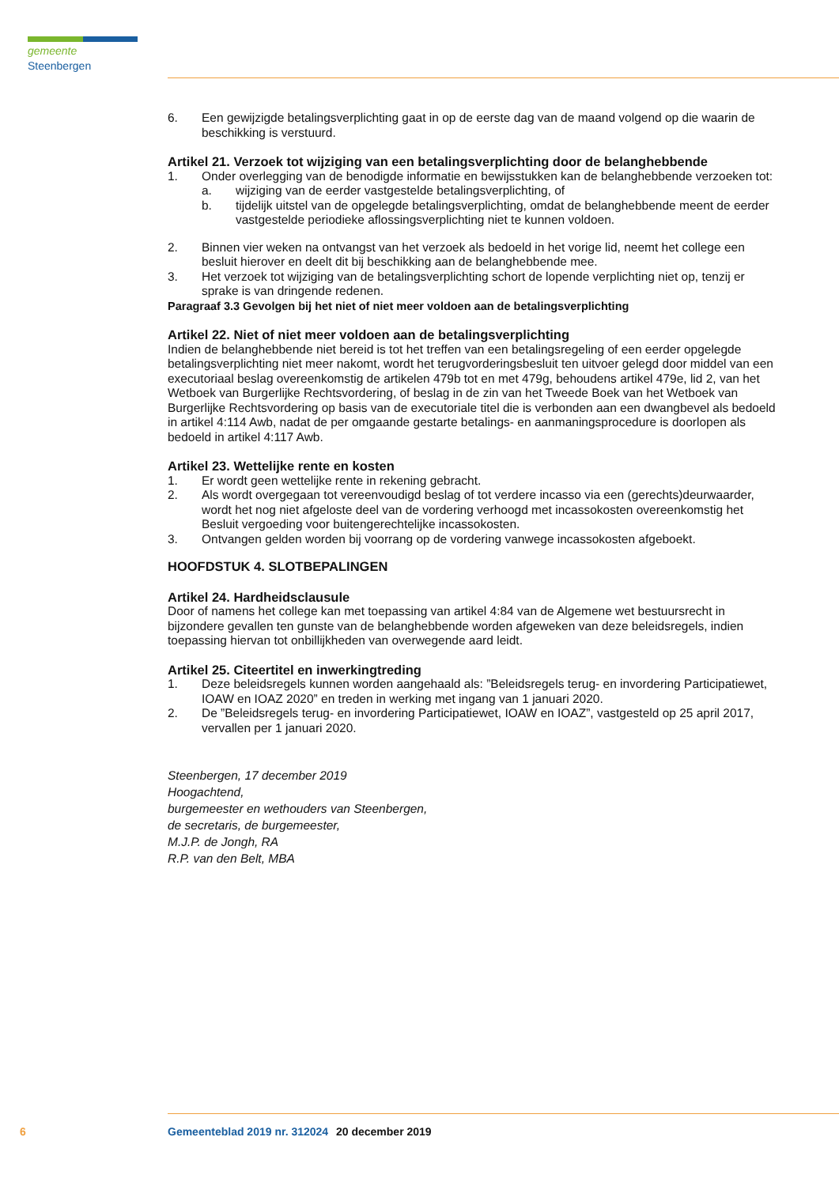gemeente Steenbergen
6. Een gewijzigde betalingsverplichting gaat in op de eerste dag van de maand volgend op die waarin de beschikking is verstuurd.
Artikel 21. Verzoek tot wijziging van een betalingsverplichting door de belanghebbende
1. Onder overlegging van de benodigde informatie en bewijsstukken kan de belanghebbende verzoeken tot:
a. wijziging van de eerder vastgestelde betalingsverplichting, of
b. tijdelijk uitstel van de opgelegde betalingsverplichting, omdat de belanghebbende meent de eerder vastgestelde periodieke aflossingsverplichting niet te kunnen voldoen.
2. Binnen vier weken na ontvangst van het verzoek als bedoeld in het vorige lid, neemt het college een besluit hierover en deelt dit bij beschikking aan de belanghebbende mee.
3. Het verzoek tot wijziging van de betalingsverplichting schort de lopende verplichting niet op, tenzij er sprake is van dringende redenen.
Paragraaf 3.3 Gevolgen bij het niet of niet meer voldoen aan de betalingsverplichting
Artikel 22. Niet of niet meer voldoen aan de betalingsverplichting
Indien de belanghebbende niet bereid is tot het treffen van een betalingsregeling of een eerder opgelegde betalingsverplichting niet meer nakomt, wordt het terugvorderingsbesluit ten uitvoer gelegd door middel van een executoriaal beslag overeenkomstig de artikelen 479b tot en met 479g, behoudens artikel 479e, lid 2, van het Wetboek van Burgerlijke Rechtsvordering, of beslag in de zin van het Tweede Boek van het Wetboek van Burgerlijke Rechtsvordering op basis van de executoriale titel die is verbonden aan een dwangbevel als bedoeld in artikel 4:114 Awb, nadat de per omgaande gestarte betalings- en aanmaningsprocedure is doorlopen als bedoeld in artikel 4:117 Awb.
Artikel 23. Wettelijke rente en kosten
1. Er wordt geen wettelijke rente in rekening gebracht.
2. Als wordt overgegaan tot vereenvoudigd beslag of tot verdere incasso via een (gerechts)deurwaarder, wordt het nog niet afgeloste deel van de vordering verhoogd met incassokosten overeenkomstig het Besluit vergoeding voor buitengerechtelijke incassokosten.
3. Ontvangen gelden worden bij voorrang op de vordering vanwege incassokosten afgeboekt.
HOOFDSTUK 4. SLOTBEPALINGEN
Artikel 24. Hardheidsclausule
Door of namens het college kan met toepassing van artikel 4:84 van de Algemene wet bestuursrecht in bijzondere gevallen ten gunste van de belanghebbende worden afgeweken van deze beleidsregels, indien toepassing hiervan tot onbillijkheden van overwegende aard leidt.
Artikel 25. Citeertitel en inwerkingtreding
1. Deze beleidsregels kunnen worden aangehaald als: ”Beleidsregels terug- en invordering Participatiewet, IOAW en IOAZ 2020” en treden in werking met ingang van 1 januari 2020.
2. De ”Beleidsregels terug- en invordering Participatiewet, IOAW en IOAZ”, vastgesteld op 25 april 2017, vervallen per 1 januari 2020.
Steenbergen, 17 december 2019
Hoogachtend,
burgemeester en wethouders van Steenbergen,
de secretaris, de burgemeester,
M.J.P. de Jongh, RA
R.P. van den Belt, MBA
6 Gemeenteblad 2019 nr. 312024 20 december 2019